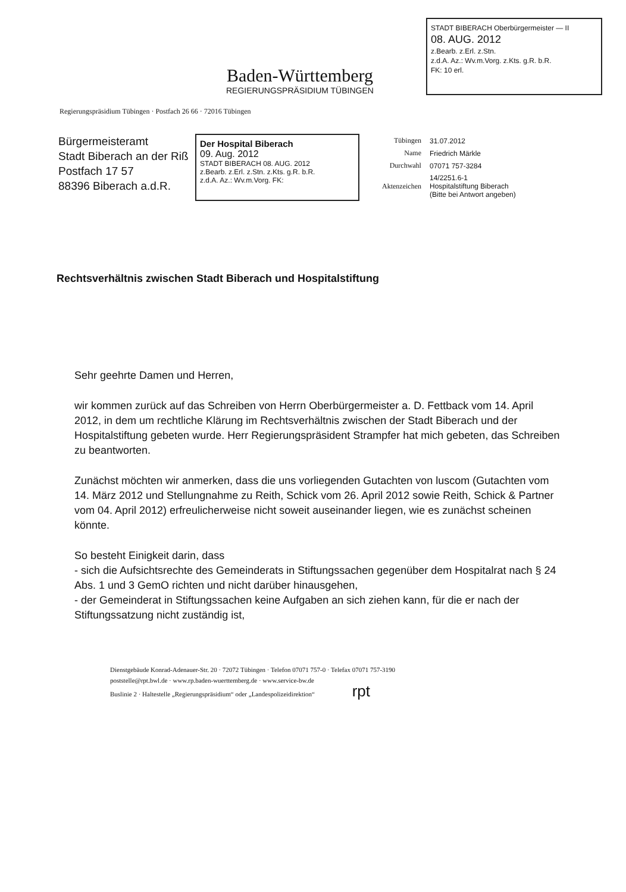Baden-Württemberg
REGIERUNGSPRÄSIDIUM TÜBINGEN
STADT BIBERACH Oberbürgermeister — II
08. AUG. 2012
z.Bearb. z.Erl. z.Stn.
z.d.A. Az.: Wv.m.Vorg. z.Kts. g.R. b.R.
FK: 10 erl.
Regierungspräsidium Tübingen · Postfach 26 66 · 72016 Tübingen
Bürgermeisteramt
Stadt Biberach an der Riß
Postfach 17 57
88396 Biberach a.d.R.
Der Hospital Biberach
09. Aug. 2012
STADT BIBERACH 08. AUG. 2012
z.Bearb. z.Erl. z.Stn. z.Kts. g.R. b.R.
z.d.A. Az.: Wv.m.Vorg. FK:
| Tübingen | 31.07.2012 |
| Name | Friedrich Märkle |
| Durchwahl | 07071 757-3284 |
| Aktenzeichen | 14/2251.6-1 Hospitalstiftung Biberach (Bitte bei Antwort angeben) |
Rechtsverhältnis zwischen Stadt Biberach und Hospitalstiftung
Sehr geehrte Damen und Herren,
wir kommen zurück auf das Schreiben von Herrn Oberbürgermeister a. D. Fettback vom 14. April 2012, in dem um rechtliche Klärung im Rechtsverhältnis zwischen der Stadt Biberach und der Hospitalstiftung gebeten wurde. Herr Regierungspräsident Strampfer hat mich gebeten, das Schreiben zu beantworten.
Zunächst möchten wir anmerken, dass die uns vorliegenden Gutachten von luscom (Gutachten vom 14. März 2012 und Stellungnahme zu Reith, Schick vom 26. April 2012 sowie Reith, Schick & Partner vom 04. April 2012) erfreulicherweise nicht soweit auseinander liegen, wie es zunächst scheinen könnte.
So besteht Einigkeit darin, dass
- sich die Aufsichtsrechte des Gemeinderats in Stiftungssachen gegenüber dem Hospitalrat nach § 24 Abs. 1 und 3 GemO richten und nicht darüber hinausgehen,
- der Gemeinderat in Stiftungssachen keine Aufgaben an sich ziehen kann, für die er nach der Stiftungssatzung nicht zuständig ist,
Dienstgebäude Konrad-Adenauer-Str. 20 · 72072 Tübingen · Telefon 07071 757-0 · Telefax 07071 757-3190
poststelle@rpt.bwl.de · www.rp.baden-wuerttemberg.de · www.service-bw.de
Buslinie 2 · Haltestelle „Regierungspräsidium“ oder „Landespolizeidirektion“ rpt